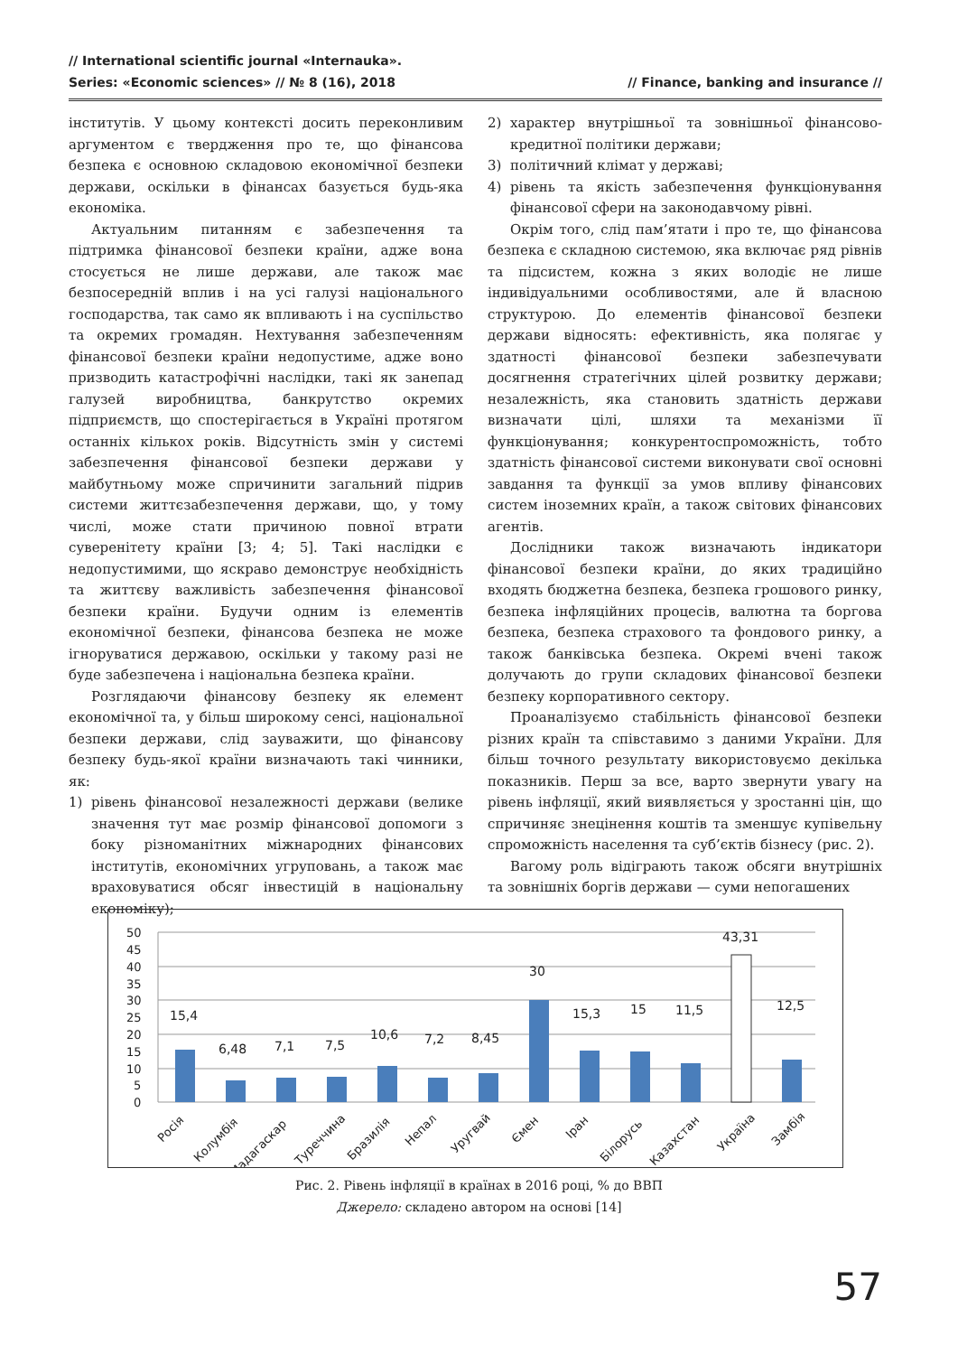// International scientific journal «Internauka».
Series: «Economic sciences» // № 8 (16), 2018 // Finance, banking and insurance //
інститутів. У цьому контексті досить переконливим аргументом є твердження про те, що фінансова безпека є основною складовою економічної безпеки держави, оскільки в фінансах базується будь-яка економіка.
Актуальним питанням є забезпечення та підтримка фінансової безпеки країни, адже вона стосується не лише держави, але також має безпосередній вплив і на усі галузі національного господарства, так само як впливають і на суспільство та окремих громадян. Нехтування забезпеченням фінансової безпеки країни недопустиме, адже воно призводить катастрофічні наслідки, такі як занепад галузей виробництва, банкрутство окремих підприємств, що спостерігається в Україні протягом останніх кількох років. Відсутність змін у системі забезпечення фінансової безпеки держави у майбутньому може спричинити загальний підрив системи життєзабезпечення держави, що, у тому числі, може стати причиною повної втрати суверенітету країни [3; 4; 5]. Такі наслідки є недопустимими, що яскраво демонструє необхідність та життєву важливість забезпечення фінансової безпеки країни. Будучи одним із елементів економічної безпеки, фінансова безпека не може ігноруватися державою, оскільки у такому разі не буде забезпечена і національна безпека країни.
Розглядаючи фінансову безпеку як елемент економічної та, у більш широкому сенсі, національної безпеки держави, слід зауважити, що фінансову безпеку будь-якої країни визначають такі чинники, як:
1) рівень фінансової незалежності держави (велике значення тут має розмір фінансової допомоги з боку різноманітних міжнародних фінансових інститутів, економічних угруповань, а також має враховуватися обсяг інвестицій в національну економіку);
2) характер внутрішньої та зовнішньої фінансово-кредитної політики держави;
3) політичний клімат у державі;
4) рівень та якість забезпечення функціонування фінансової сфери на законодавчому рівні.
Окрім того, слід пам’ятати і про те, що фінансова безпека є складною системою, яка включає ряд рівнів та підсистем, кожна з яких володіє не лише індивідуальними особливостями, але й власною структурою. До елементів фінансової безпеки держави відносять: ефективність, яка полягає у здатності фінансової безпеки забезпечувати досягнення стратегічних цілей розвитку держави; незалежність, яка становить здатність держави визначати цілі, шляхи та механізми її функціонування; конкурентоспроможність, тобто здатність фінансової системи виконувати свої основні завдання та функції за умов впливу фінансових систем іноземних країн, а також світових фінансових агентів.
Дослідники також визначають індикатори фінансової безпеки країни, до яких традиційно входять бюджетна безпека, безпека грошового ринку, безпека інфляційних процесів, валютна та боргова безпека, безпека страхового та фондового ринку, а також банківська безпека. Окремі вчені також долучають до групи складових фінансової безпеки безпеку корпоративного сектору.
Проаналізуємо стабільність фінансової безпеки різних країн та співставимо з даними України. Для більш точного результату використовуємо декілька показників. Перш за все, варто звернути увагу на рівень інфляції, який виявляється у зростанні цін, що спричиняє знецінення коштів та зменшує купівельну спроможність населення та суб’єктів бізнесу (рис. 2).
Вагому роль відіграють також обсяги внутрішніх та зовнішніх боргів держави — суми непогашених
50
45
40
35
30
25
20
15
10
5
0
15,4
6,48
7,1
7,5
10,6
7,2
8,45
30
15,3
15
11,5
43,31
12,5
Росія
Колумбія
Мадагаскар
Туреччина
Бразилія
Непал
Уругвай
Ємен
Іран
Білорусь
Казахстан
Україна
Замбія
Рис. 2. Рівень інфляції в країнах в 2016 році, % до ВВП
Джерело: складено автором на основі [14]
57